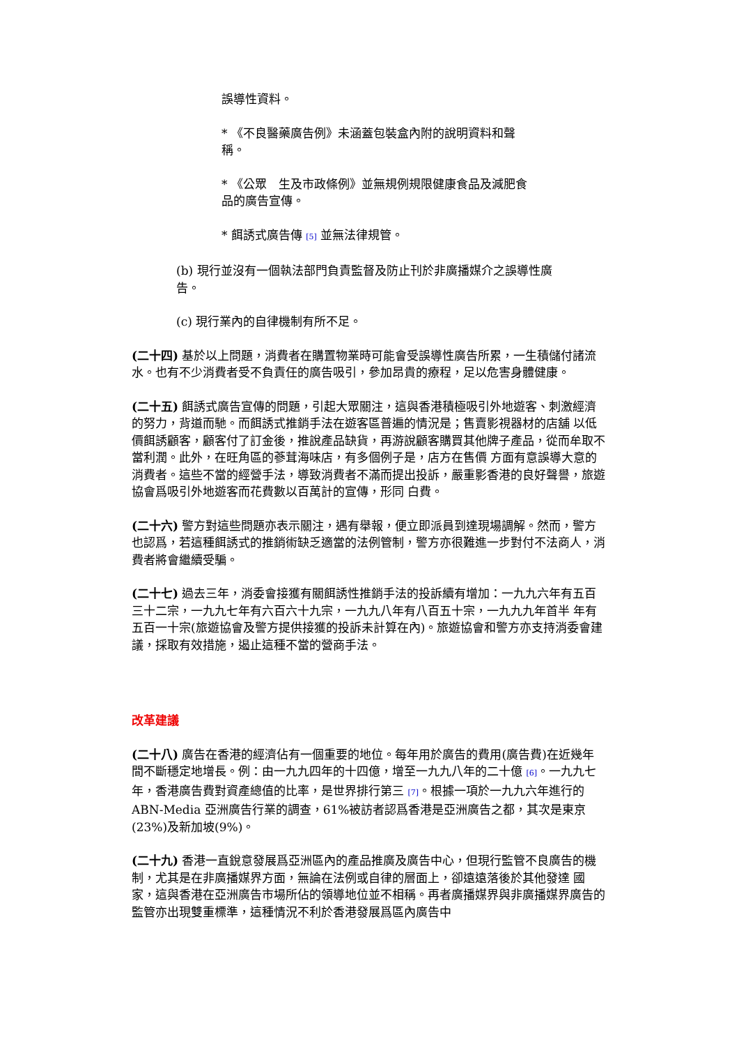誤導性資料。
* 《不良醫藥廣告例》未涵蓋包裝盒內附的說明資料和聲稱。
* 《公眾　生及市政條例》並無規例規限健康食品及減肥食品的廣告宣傳。
* 餌誘式廣告傳 [5] 並無法律規管。
(b) 現行並沒有一個執法部門負責監督及防止刊於非廣播媒介之誤導性廣告。
(c) 現行業內的自律機制有所不足。
(二十四) 基於以上問題，消費者在購置物業時可能會受誤導性廣告所累，一生積儲付諸流水。也有不少消費者受不負責任的廣告吸引，參加昂貴的療程，足以危害身體健康。
(二十五) 餌誘式廣告宣傳的問題，引起大眾關注，這與香港積極吸引外地遊客、刺激經濟的努力，背道而馳。而餌誘式推銷手法在遊客區普遍的情況是；售賣影視器材的店舖 以低價餌誘顧客，顧客付了訂金後，推說產品缺貨，再游說顧客購買其他牌子產品，從而牟取不當利潤。此外，在旺角區的蔘茸海味店，有多個例子是，店方在售價 方面有意誤導大意的消費者。這些不當的經營手法，導致消費者不滿而提出投訴，嚴重影香港的良好聲譽，旅遊協會爲吸引外地遊客而花費數以百萬計的宣傳，形同 白費。
(二十六) 警方對這些問題亦表示關注，遇有舉報，便立即派員到達現場調解。然而，警方也認爲，若這種餌誘式的推銷術缺乏適當的法例管制，警方亦很難進一步對付不法商人，消費者將會繼續受騙。
(二十七) 過去三年，消委會接獲有關餌誘性推銷手法的投訴續有增加：一九九六年有五百三十二宗，一九九七年有六百六十九宗，一九九八年有八百五十宗，一九九九年首半 年有五百一十宗(旅遊協會及警方提供接獲的投訴未計算在內)。旅遊協會和警方亦支持消委會建議，採取有效措施，遏止這種不當的營商手法。
改革建議
(二十八) 廣告在香港的經濟佔有一個重要的地位。每年用於廣告的費用(廣告費)在近幾年間不斷穩定地增長。例：由一九九四年的十四億，增至一九九八年的二十億 [6]。一九九七年，香港廣告費對資產總值的比率，是世界排行第三 [7]。根據一項於一九九六年進行的 ABN-Media 亞洲廣告行業的調查，61%被訪者認爲香港是亞洲廣告之都，其次是東京(23%)及新加坡(9%)。
(二十九) 香港一直銳意發展爲亞洲區內的產品推廣及廣告中心，但現行監管不良廣告的機制，尤其是在非廣播媒界方面，無論在法例或自律的層面上，卻遠遠落後於其他發達 國家，這與香港在亞洲廣告市場所佔的領導地位並不相稱。再者廣播媒界與非廣播媒界廣告的監管亦出現雙重標準，這種情況不利於香港發展爲區內廣告中